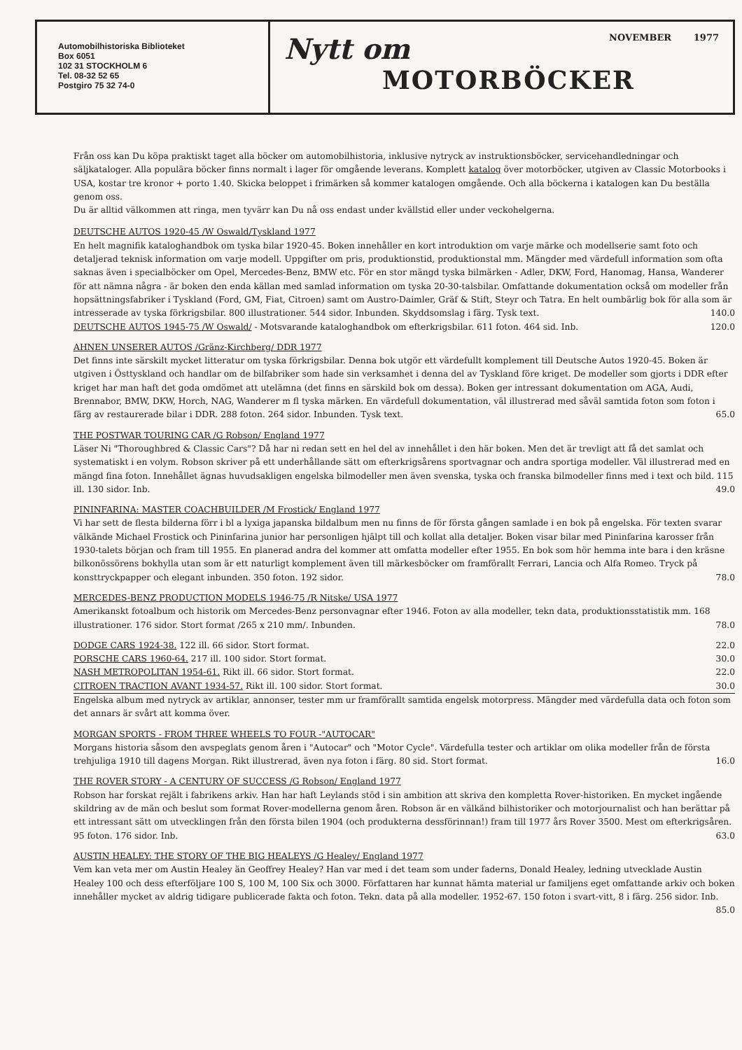Automobilhistoriska Biblioteket
Box 6051
102 31 STOCKHOLM 6
Tel. 08-32 52 65
Postgiro 75 32 74-0
Nytt om NOVEMBER 1977
MOTORBÖCKER
Från oss kan Du köpa praktiskt taget alla böcker om automobilhistoria, inklusive nytryck av instruktionsböcker, servicehandledningar och säljkataloger. Alla populära böcker finns normalt i lager för omgående leverans. Komplett katalog över motorböcker, utgiven av Classic Motorbooks i USA, kostar tre kronor + porto 1.40. Skicka beloppet i frimärken så kommer katalogen omgående. Och alla böckerna i katalogen kan Du beställa genom oss.
Du är alltid välkommen att ringa, men tyvärr kan Du nå oss endast under kvällstid eller under veckohelgerna.
DEUTSCHE AUTOS 1920-45 /W Oswald/Tyskland 1977
En helt magnifik kataloghandbok om tyska bilar 1920-45. Boken innehåller en kort introduktion om varje märke och modellserie samt foto och detaljerad teknisk information om varje modell. Uppgifter om pris, produktionstid, produktionstal mm. Mängder med värdefull information som ofta saknas även i specialböcker om Opel, Mercedes-Benz, BMW etc. För en stor mängd tyska bilmärken - Adler, DKW, Ford, Hanomag, Hansa, Wanderer för att nämna några - är boken den enda källan med samlad information om tyska 20-30-talsbilar. Omfattande dokumentation också om modeller från hopsättningsfabriker i Tyskland (Ford, GM, Fiat, Citroen) samt om Austro-Daimler, Gräf & Stift, Steyr och Tatra. En helt oumbärlig bok för alla som är intresserade av tyska förkrigsbilar. 800 illustrationer. 544 sidor. Inbunden. Skyddsomslag i färg. Tysk text. 140.0
DEUTSCHE AUTOS 1945-75 /W Oswald/ - Motsvarande kataloghandbok om efterkrigsbilar. 611 foton. 464 sid. Inb. 120.0
AHNEN UNSERER AUTOS /Gränz-Kirchberg/ DDR 1977
Det finns inte särskilt mycket litteratur om tyska förkrigsbilar. Denna bok utgör ett värdefullt komplement till Deutsche Autos 1920-45. Boken är utgiven i Östtyskland och handlar om de bilfabriker som hade sin verksamhet i denna del av Tyskland före kriget. De modeller som gjorts i DDR efter kriget har man haft det goda omdömet att utelämna (det finns en särskild bok om dessa). Boken ger intressant dokumentation om AGA, Audi, Brennabor, BMW, DKW, Horch, NAG, Wanderer m fl tyska märken. En värdefull dokumentation, väl illustrerad med såväl samtida foton som foton i färg av restaurerade bilar i DDR. 288 foton. 264 sidor. Inbunden. Tysk text. 65.0
THE POSTWAR TOURING CAR /G Robson/ England 1977
Läser Ni "Thoroughbred & Classic Cars"? Då har ni redan sett en hel del av innehållet i den här boken. Men det är trevligt att få det samlat och systematiskt i en volym. Robson skriver på ett underhållande sätt om efterkrigsårens sportvagnar och andra sportiga modeller. Väl illustrerad med en mängd fina foton. Innehållet ägnas huvudsakligen engelska bilmodeller men även svenska, tyska och franska bilmodeller finns med i text och bild. 115 ill. 130 sidor. Inb. 49.0
PININFARINA: MASTER COACHBUILDER /M Frostick/ England 1977
Vi har sett de flesta bilderna förr i bl a lyxiga japanska bildalbum men nu finns de för första gången samlade i en bok på engelska. För texten svarar välkände Michael Frostick och Pininfarina junior har personligen hjälpt till och kollat alla detaljer. Boken visar bilar med Pininfarina karosser från 1930-talets början och fram till 1955. En planerad andra del kommer att omfatta modeller efter 1955. En bok som hör hemma inte bara i den kräsne bilkonössörens bokhylla utan som är ett naturligt komplement även till märkesböcker om framförallt Ferrari, Lancia och Alfa Romeo. Tryck på konsttryckpapper och elegant inbunden. 350 foton. 192 sidor. 78.0
MERCEDES-BENZ PRODUCTION MODELS 1946-75 /R Nitske/ USA 1977
Amerikanskt fotoalbum och historik om Mercedes-Benz personvagnar efter 1946. Foton av alla modeller, tekn data, produktionsstatistik mm. 168 illustrationer. 176 sidor. Stort format /265 x 210 mm/. Inbunden. 78.0
DODGE CARS 1924-38. 122 ill. 66 sidor. Stort format. 22.0
PORSCHE CARS 1960-64. 217 ill. 100 sidor. Stort format. 30.0
NASH METROPOLITAN 1954-61. Rikt ill. 66 sidor. Stort format. 22.0
CITROEN TRACTION AVANT 1934-57. Rikt ill. 100 sidor. Stort format. 30.0
Engelska album med nytryck av artiklar, annonser, tester mm ur framförallt samtida engelsk motorpress. Mängder med värdefulla data och foton som det annars är svårt att komma över.
MORGAN SPORTS - FROM THREE WHEELS TO FOUR -"AUTOCAR"
Morgans historia såsom den avspeglats genom åren i "Autocar" och "Motor Cycle". Värdefulla tester och artiklar om olika modeller från de första trehjuliga 1910 till dagens Morgan. Rikt illustrerad, även nya foton i färg. 80 sid. Stort format. 16.0
THE ROVER STORY - A CENTURY OF SUCCESS /G Robson/ England 1977
Robson har forskat rejält i fabrikens arkiv. Han har haft Leylands stöd i sin ambition att skriva den kompletta Rover-historiken. En mycket ingående skildring av de män och beslut som format Rover-modellerna genom åren. Robson är en välkänd bilhistoriker och motorjournalist och han berättar på ett intressant sätt om utvecklingen från den första bilen 1904 (och produkterna dessförinnan!) fram till 1977 års Rover 3500. Mest om efterkrigsåren. 95 foton. 176 sidor. Inb. 63.0
AUSTIN HEALEY: THE STORY OF THE BIG HEALEYS /G Healey/ England 1977
Vem kan veta mer om Austin Healey än Geoffrey Healey? Han var med i det team som under faderns, Donald Healey, ledning utvecklade Austin Healey 100 och dess efterföljare 100 S, 100 M, 100 Six och 3000. Författaren har kunnat hämta material ur familjens eget omfattande arkiv och boken innehåller mycket av aldrig tidigare publicerade fakta och foton. Tekn. data på alla modeller. 1952-67. 150 foton i svart-vitt, 8 i färg. 256 sidor. Inb. 85.0